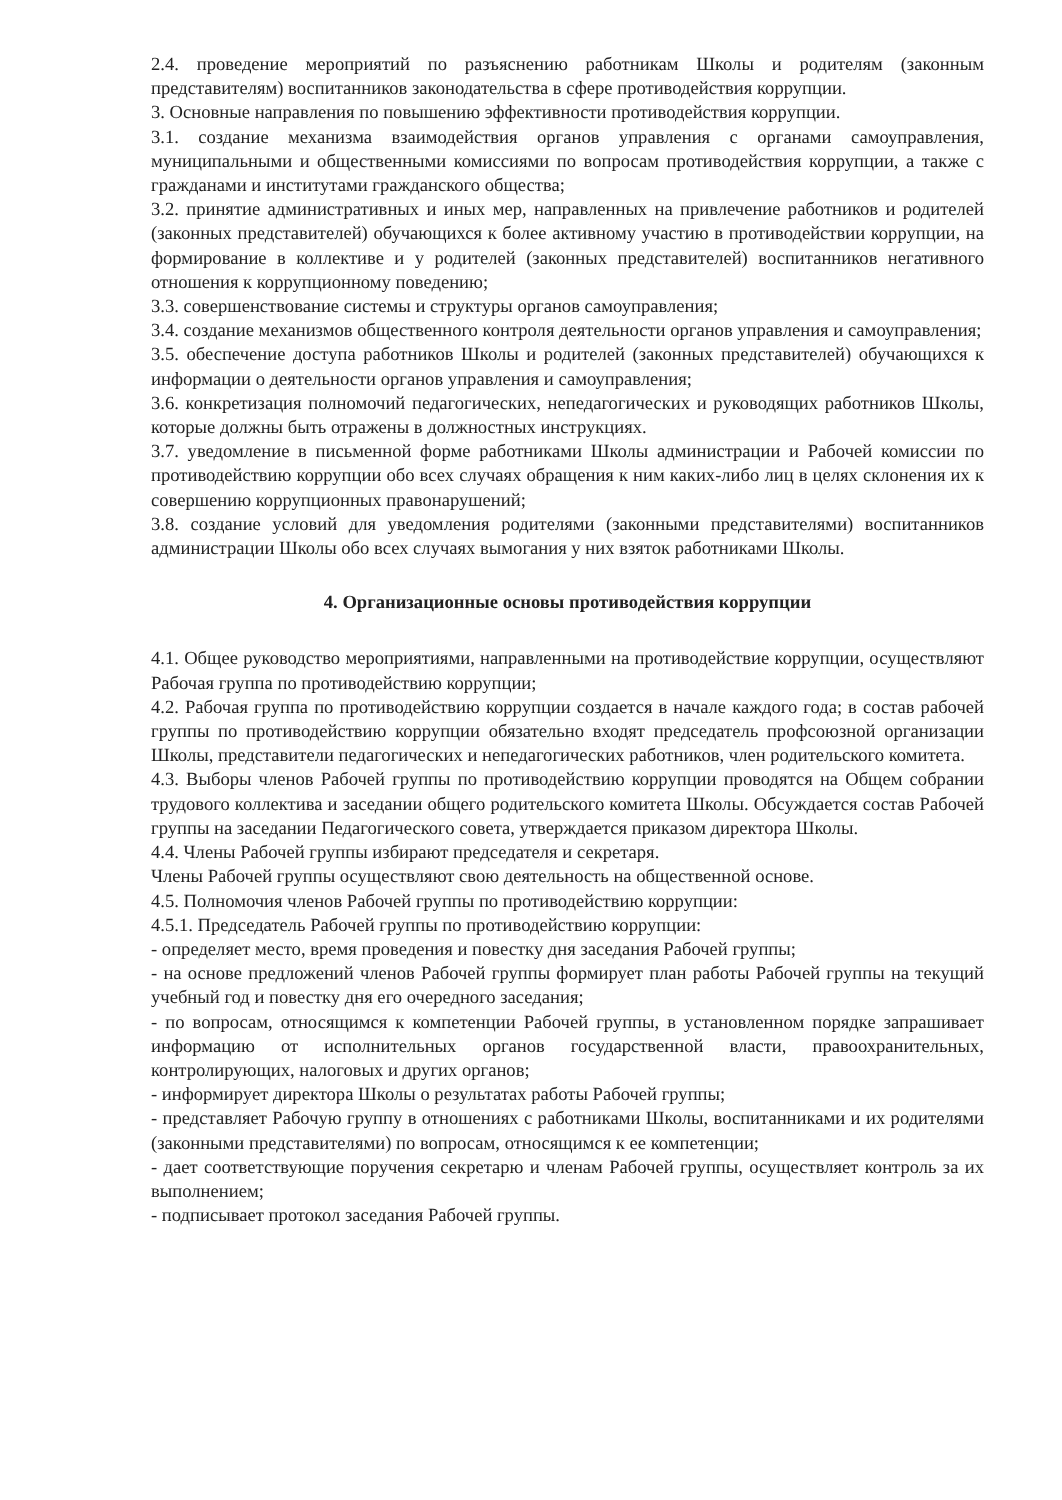2.4. проведение мероприятий по разъяснению работникам Школы и родителям (законным представителям) воспитанников законодательства в сфере противодействия коррупции.
3. Основные направления по повышению эффективности противодействия коррупции.
3.1. создание механизма взаимодействия органов управления с органами самоуправления, муниципальными и общественными комиссиями по вопросам противодействия коррупции, а также с гражданами и институтами гражданского общества;
3.2. принятие административных и иных мер, направленных на привлечение работников и родителей (законных представителей) обучающихся к более активному участию в противодействии коррупции, на формирование в коллективе и у родителей (законных представителей) воспитанников негативного отношения к коррупционному поведению;
3.3. совершенствование системы и структуры органов самоуправления;
3.4. создание механизмов общественного контроля деятельности органов управления и самоуправления;
3.5. обеспечение доступа работников Школы и родителей (законных представителей) обучающихся к информации о деятельности органов управления и самоуправления;
3.6. конкретизация полномочий педагогических, непедагогических и руководящих работников Школы, которые должны быть отражены в должностных инструкциях.
3.7. уведомление в письменной форме работниками Школы администрации и Рабочей комиссии по противодействию коррупции обо всех случаях обращения к ним каких-либо лиц в целях склонения их к совершению коррупционных правонарушений;
3.8. создание условий для уведомления родителями (законными представителями) воспитанников администрации Школы обо всех случаях вымогания у них взяток работниками Школы.
4. Организационные основы противодействия коррупции
4.1. Общее руководство мероприятиями, направленными на противодействие коррупции, осуществляют Рабочая группа по противодействию коррупции;
4.2. Рабочая группа по противодействию коррупции создается в начале каждого года; в состав рабочей группы по противодействию коррупции обязательно входят председатель профсоюзной организации Школы, представители педагогических и непедагогических работников, член родительского комитета.
4.3. Выборы членов Рабочей группы по противодействию коррупции проводятся на Общем собрании трудового коллектива и заседании общего родительского комитета Школы. Обсуждается состав Рабочей группы на заседании Педагогического совета, утверждается приказом директора Школы.
4.4. Члены Рабочей группы избирают председателя и секретаря.
Члены Рабочей группы осуществляют свою деятельность на общественной основе.
4.5. Полномочия членов Рабочей группы по противодействию коррупции:
4.5.1. Председатель Рабочей группы по противодействию коррупции:
- определяет место, время проведения и повестку дня заседания Рабочей группы;
- на основе предложений членов Рабочей группы формирует план работы Рабочей группы на текущий учебный год и повестку дня его очередного заседания;
- по вопросам, относящимся к компетенции Рабочей группы, в установленном порядке запрашивает информацию от исполнительных органов государственной власти, правоохранительных, контролирующих, налоговых и других органов;
- информирует директора Школы о результатах работы Рабочей группы;
- представляет Рабочую группу в отношениях с работниками Школы, воспитанниками и их родителями (законными представителями) по вопросам, относящимся к ее компетенции;
- дает соответствующие поручения секретарю и членам Рабочей группы, осуществляет контроль за их выполнением;
- подписывает протокол заседания Рабочей группы.